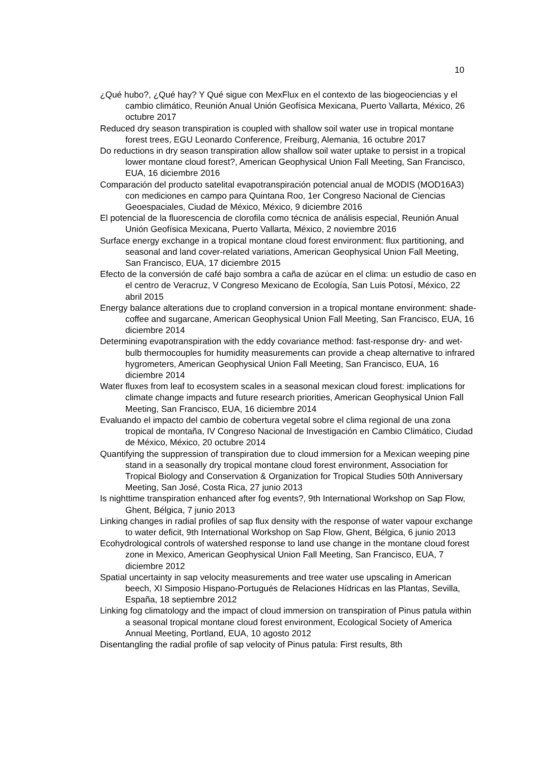10
¿Qué hubo?, ¿Qué hay? Y Qué sigue con MexFlux en el contexto de las biogeociencias y el cambio climático, Reunión Anual Unión Geofísica Mexicana, Puerto Vallarta, México, 26 octubre 2017
Reduced dry season transpiration is coupled with shallow soil water use in tropical montane forest trees, EGU Leonardo Conference, Freiburg, Alemania, 16 octubre 2017
Do reductions in dry season transpiration allow shallow soil water uptake to persist in a tropical lower montane cloud forest?, American Geophysical Union Fall Meeting, San Francisco, EUA, 16 diciembre 2016
Comparación del producto satelital evapotranspiración potencial anual de MODIS (MOD16A3) con mediciones en campo para Quintana Roo, 1er Congreso Nacional de Ciencias Geoespaciales, Ciudad de México, México, 9 diciembre 2016
El potencial de la fluorescencia de clorofila como técnica de análisis especial, Reunión Anual Unión Geofísica Mexicana, Puerto Vallarta, México, 2 noviembre 2016
Surface energy exchange in a tropical montane cloud forest environment: flux partitioning, and seasonal and land cover-related variations, American Geophysical Union Fall Meeting, San Francisco, EUA, 17 diciembre 2015
Efecto de la conversión de café bajo sombra a caña de azúcar en el clima: un estudio de caso en el centro de Veracruz, V Congreso Mexicano de Ecología, San Luis Potosí, México, 22 abril 2015
Energy balance alterations due to cropland conversion in a tropical montane environment: shade-coffee and sugarcane, American Geophysical Union Fall Meeting, San Francisco, EUA, 16 diciembre 2014
Determining evapotranspiration with the eddy covariance method: fast-response dry- and wet-bulb thermocouples for humidity measurements can provide a cheap alternative to infrared hygrometers, American Geophysical Union Fall Meeting, San Francisco, EUA, 16 diciembre 2014
Water fluxes from leaf to ecosystem scales in a seasonal mexican cloud forest: implications for climate change impacts and future research priorities, American Geophysical Union Fall Meeting, San Francisco, EUA, 16 diciembre 2014
Evaluando el impacto del cambio de cobertura vegetal sobre el clima regional de una zona tropical de montaña, IV Congreso Nacional de Investigación en Cambio Climático, Ciudad de México, México, 20 octubre 2014
Quantifying the suppression of transpiration due to cloud immersion for a Mexican weeping pine stand in a seasonally dry tropical montane cloud forest environment, Association for Tropical Biology and Conservation & Organization for Tropical Studies 50th Anniversary Meeting, San José, Costa Rica, 27 junio 2013
Is nighttime transpiration enhanced after fog events?, 9th International Workshop on Sap Flow, Ghent, Bélgica, 7 junio 2013
Linking changes in radial profiles of sap flux density with the response of water vapour exchange to water deficit, 9th International Workshop on Sap Flow, Ghent, Bélgica, 6 junio 2013
Ecohydrological controls of watershed response to land use change in the montane cloud forest zone in Mexico, American Geophysical Union Fall Meeting, San Francisco, EUA, 7 diciembre 2012
Spatial uncertainty in sap velocity measurements and tree water use upscaling in American beech, XI Simposio Hispano-Portugués de Relaciones Hídricas en las Plantas, Sevilla, España, 18 septiembre 2012
Linking fog climatology and the impact of cloud immersion on transpiration of Pinus patula within a seasonal tropical montane cloud forest environment, Ecological Society of America Annual Meeting, Portland, EUA, 10 agosto 2012
Disentangling the radial profile of sap velocity of Pinus patula: First results, 8th